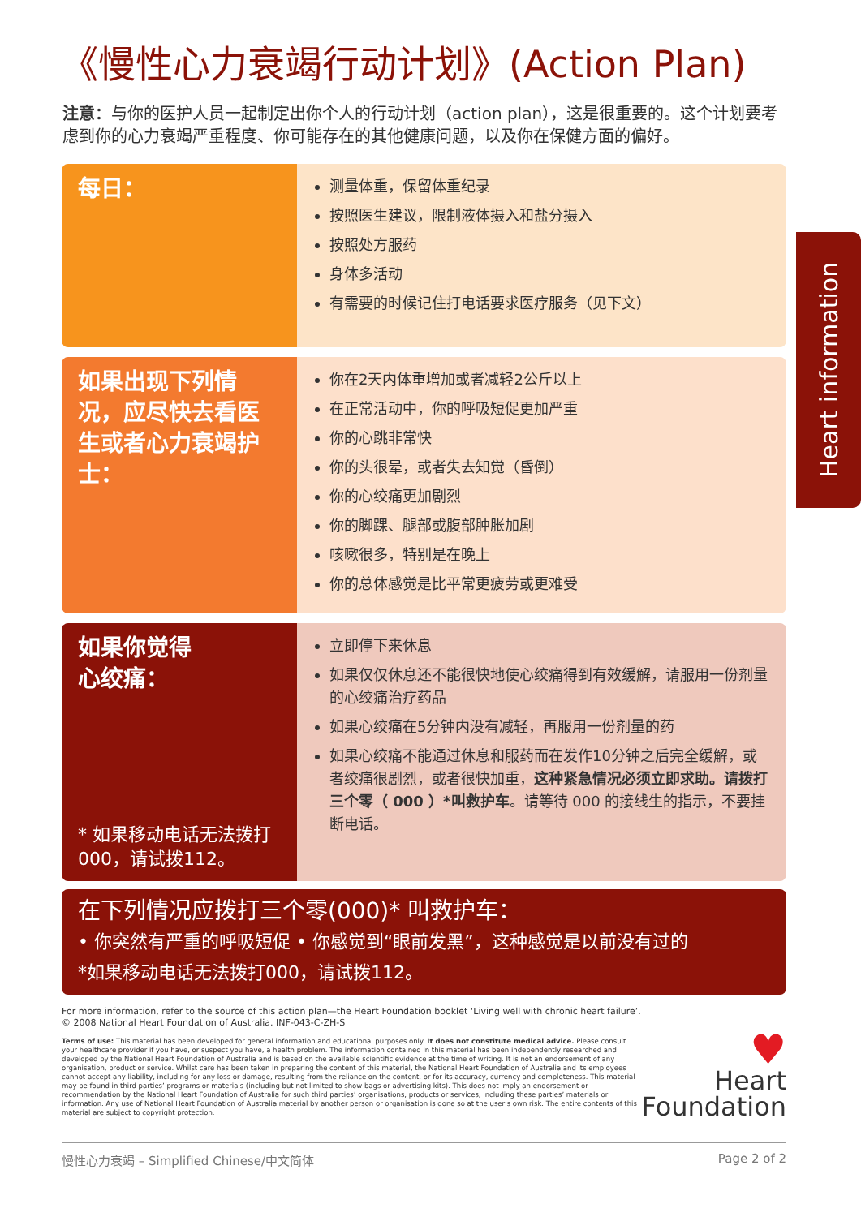Heart information
《慢性心力衰竭行动计划》(Action Plan)
注意：与你的医护人员一起制定出你个人的行动计划（action plan），这是很重要的。这个计划要考虑到你的心力衰竭严重程度、你可能存在的其他健康问题，以及你在保健方面的偏好。
每日：
测量体重，保留体重纪录
按照医生建议，限制液体摄入和盐分摄入
按照处方服药
身体多活动
有需要的时候记住打电话要求医疗服务（见下文）
如果出现下列情况，应尽快去看医生或者心力衰竭护士：
你在2天内体重增加或者减轻2公斤以上
在正常活动中，你的呼吸短促更加严重
你的心跳非常快
你的头很晕，或者失去知觉（昏倒）
你的心绞痛更加剧烈
你的脚踝、腿部或腹部肿胀加剧
咳嗽很多，特别是在晚上
你的总体感觉是比平常更疲劳或更难受
如果你觉得
心绞痛：
* 如果移动电话无法拨打000，请试拨112。
立即停下来休息
如果仅仅休息还不能很快地使心绞痛得到有效缓解，请服用一份剂量的心绞痛治疗药品
如果心绞痛在5分钟内没有减轻，再服用一份剂量的药
如果心绞痛不能通过休息和服药而在发作10分钟之后完全缓解，或者绞痛很剧烈，或者很快加重，这种紧急情况必须立即求助。请拨打三个零（ 000 ）*叫救护车。请等待 000 的接线生的指示，不要挂断电话。
在下列情况应拨打三个零(000)* 叫救护车：
• 你突然有严重的呼吸短促 • 你感觉到“眼前发黑”，这种感觉是以前没有过的
*如果移动电话无法拨打000，请试拨112。
For more information, refer to the source of this action plan—the Heart Foundation booklet ‘Living well with chronic heart failure’.
© 2008 National Heart Foundation of Australia. INF-043-C-ZH-S
Terms of use: This material has been developed for general information and educational purposes only. It does not constitute medical advice. Please consult your healthcare provider if you have, or suspect you have, a health problem. The information contained in this material has been independently researched and developed by the National Heart Foundation of Australia and is based on the available scientific evidence at the time of writing. It is not an endorsement of any organisation, product or service. Whilst care has been taken in preparing the content of this material, the National Heart Foundation of Australia and its employees cannot accept any liability, including for any loss or damage, resulting from the reliance on the content, or for its accuracy, currency and completeness. This material may be found in third parties’ programs or materials (including but not limited to show bags or advertising kits). This does not imply an endorsement or recommendation by the National Heart Foundation of Australia for such third parties’ organisations, products or services, including these parties’ materials or information. Any use of National Heart Foundation of Australia material by another person or organisation is done so at the user’s own risk. The entire contents of this material are subject to copyright protection.
♥
Heart
Foundation
慢性心力衰竭 – Simplified Chinese/中文简体 Page 2 of 2